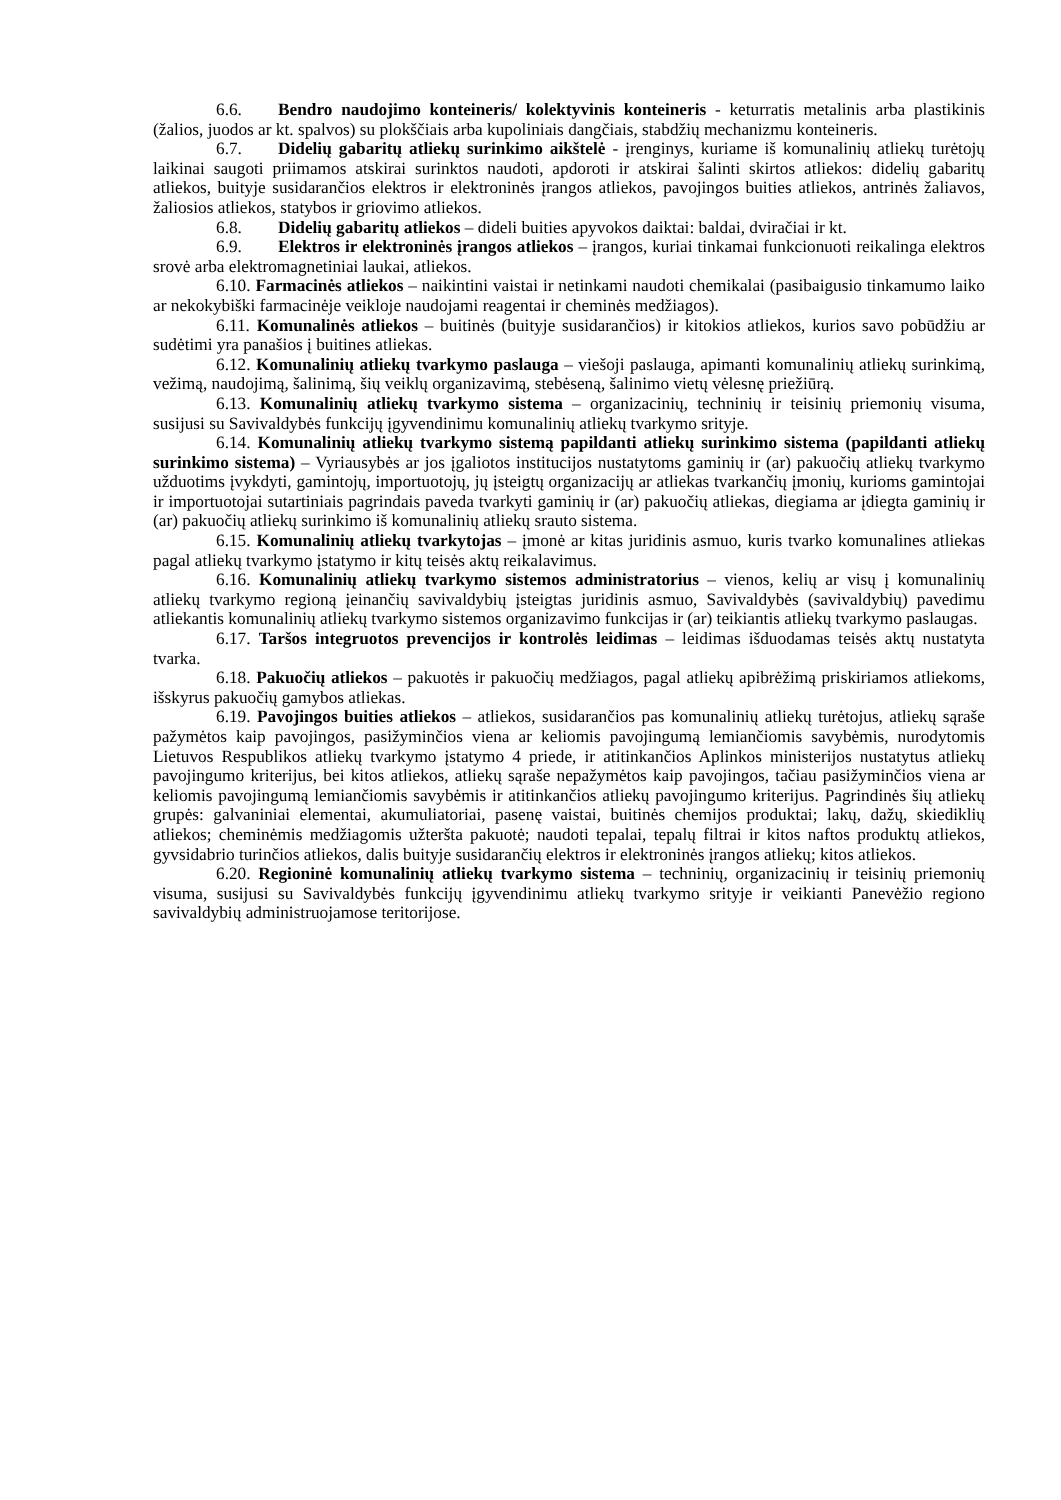6.6. Bendro naudojimo konteineris/ kolektyvinis konteineris - keturratis metalinis arba plastikinis (žalios, juodos ar kt. spalvos) su plokščiais arba kupoliniais dangčiais, stabdžių mechanizmu konteineris.
6.7. Didelių gabaritų atliekų surinkimo aikštelė - įrenginys, kuriame iš komunalinių atliekų turėtojų laikinai saugoti priimamos atskirai surinktos naudoti, apdoroti ir atskirai šalinti skirtos atliekos: didelių gabaritų atliekos, buityje susidarančios elektros ir elektroninės įrangos atliekos, pavojingos buities atliekos, antrinės žaliavos, žaliosios atliekos, statybos ir griovimo atliekos.
6.8. Didelių gabaritų atliekos – dideli buities apyvokos daiktai: baldai, dviračiai ir kt.
6.9. Elektros ir elektroninės įrangos atliekos – įrangos, kuriai tinkamai funkcionuoti reikalinga elektros srovė arba elektromagnetiniai laukai, atliekos.
6.10. Farmacinės atliekos – naikintini vaistai ir netinkami naudoti chemikalai (pasibaigusio tinkamumo laiko ar nekokybiški farmacinėje veikloje naudojami reagentai ir cheminės medžiagos).
6.11. Komunalinės atliekos – buitinės (buityje susidarančios) ir kitokios atliekos, kurios savo pobūdžiu ar sudėtimi yra panašios į buitines atliekas.
6.12. Komunalinių atliekų tvarkymo paslauga – viešoji paslauga, apimanti komunalinių atliekų surinkimą, vežimą, naudojimą, šalinimą, šių veiklų organizavimą, stebėseną, šalinimo vietų vėlesnę priežiūrą.
6.13. Komunalinių atliekų tvarkymo sistema – organizacinių, techninių ir teisinių priemonių visuma, susijusi su Savivaldybės funkcijų įgyvendinimu komunalinių atliekų tvarkymo srityje.
6.14. Komunalinių atliekų tvarkymo sistemą papildanti atliekų surinkimo sistema (papildanti atliekų surinkimo sistema) – Vyriausybės ar jos įgaliotos institucijos nustatytoms gaminių ir (ar) pakuočių atliekų tvarkymo užduotims įvykdyti, gamintojų, importuotojų, jų įsteigtų organizacijų ar atliekas tvarkančių įmonių, kurioms gamintojai ir importuotojai sutartiniais pagrindais paveda tvarkyti gaminių ir (ar) pakuočių atliekas, diegiama ar įdiegta gaminių ir (ar) pakuočių atliekų surinkimo iš komunalinių atliekų srauto sistema.
6.15. Komunalinių atliekų tvarkytojas – įmonė ar kitas juridinis asmuo, kuris tvarko komunalines atliekas pagal atliekų tvarkymo įstatymo ir kitų teisės aktų reikalavimus.
6.16. Komunalinių atliekų tvarkymo sistemos administratorius – vienos, kelių ar visų į komunalinių atliekų tvarkymo regioną įeinančių savivaldybių įsteigtas juridinis asmuo, Savivaldybės (savivaldybių) pavedimu atliekantis komunalinių atliekų tvarkymo sistemos organizavimo funkcijas ir (ar) teikiantis atliekų tvarkymo paslaugas.
6.17. Taršos integruotos prevencijos ir kontrolės leidimas – leidimas išduodamas teisės aktų nustatyta tvarka.
6.18. Pakuočių atliekos – pakuotės ir pakuočių medžiagos, pagal atliekų apibrėžimą priskiriamos atliekoms, išskyrus pakuočių gamybos atliekas.
6.19. Pavojingos buities atliekos – atliekos, susidarančios pas komunalinių atliekų turėtojus, atliekų sąraše pažymėtos kaip pavojingos, pasižyminčios viena ar keliomis pavojingumą lemiančiomis savybėmis, nurodytomis Lietuvos Respublikos atliekų tvarkymo įstatymo 4 priede, ir atitinkančios Aplinkos ministerijos nustatytus atliekų pavojingumo kriterijus, bei kitos atliekos, atliekų sąraše nepažymėtos kaip pavojingos, tačiau pasižyminčios viena ar keliomis pavojingumą lemiančiomis savybėmis ir atitinkančios atliekų pavojingumo kriterijus. Pagrindinės šių atliekų grupės: galvaniniai elementai, akumuliatoriai, pasenę vaistai, buitinės chemijos produktai; lakų, dažų, skiediklių atliekos; cheminėmis medžiagomis užteršta pakuotė; naudoti tepalai, tepalų filtrai ir kitos naftos produktų atliekos, gyvsidabrio turinčios atliekos, dalis buityje susidarančių elektros ir elektroninės įrangos atliekų; kitos atliekos.
6.20. Regioninė komunalinių atliekų tvarkymo sistema – techninių, organizacinių ir teisinių priemonių visuma, susijusi su Savivaldybės funkcijų įgyvendinimu atliekų tvarkymo srityje ir veikianti Panevėžio regiono savivaldybių administruojamose teritorijose.